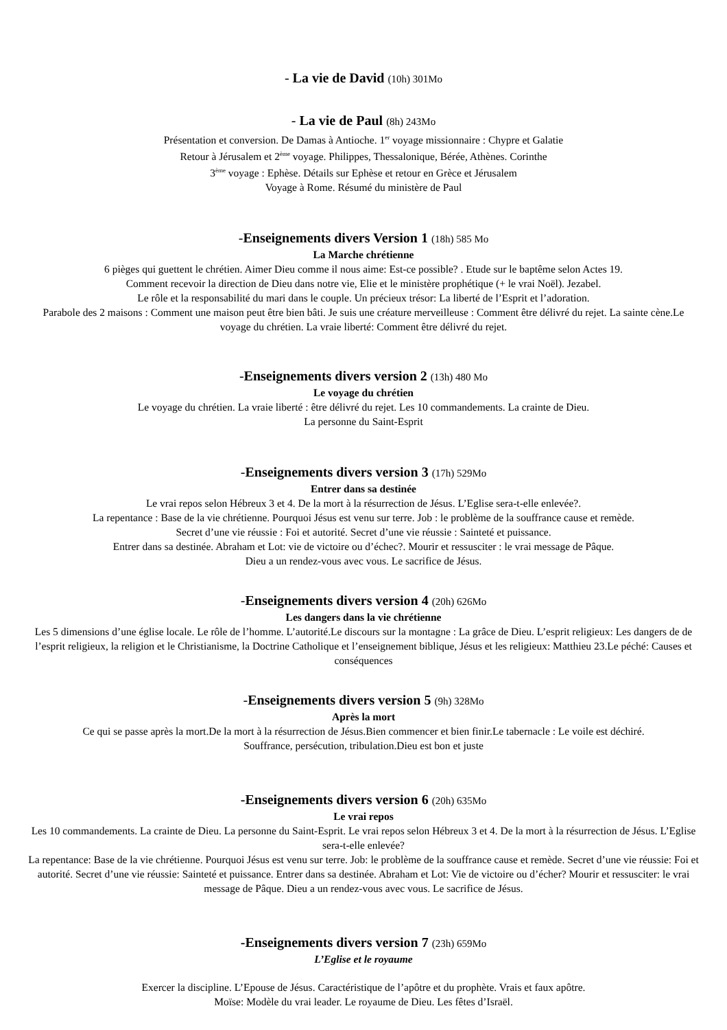- La vie de David (10h) 301Mo
- La vie de Paul (8h) 243Mo
Présentation et conversion. De Damas à Antioche. 1<sup>er</sup> voyage missionnaire : Chypre et Galatie
Retour à Jérusalem et 2<sup>ème</sup> voyage. Philippes, Thessalonique, Bérée, Athènes. Corinthe
3<sup>ème</sup> voyage : Ephèse. Détails sur Ephèse et retour en Grèce et Jérusalem
Voyage à Rome. Résumé du ministère de Paul
-Enseignements divers Version 1 (18h) 585 Mo
La Marche chrétienne
6 pièges qui guettent le chrétien. Aimer Dieu comme il nous aime: Est-ce possible? . Etude sur le baptême selon Actes 19.
Comment recevoir la direction de Dieu dans notre vie, Elie et le ministère prophétique (+ le vrai Noël). Jezabel.
Le rôle et la responsabilité du mari dans le couple. Un précieux trésor: La liberté de l’Esprit et l’adoration.
Parabole des 2 maisons : Comment une maison peut être bien bâti. Je suis une créature merveilleuse : Comment être délivré du rejet. La sainte cène.Le voyage du chrétien. La vraie liberté: Comment être délivré du rejet.
-Enseignements divers version 2 (13h) 480 Mo
Le voyage du chrétien
Le voyage du chrétien. La vraie liberté : être délivré du rejet. Les 10 commandements. La crainte de Dieu.
La personne du Saint-Esprit
-Enseignements divers version 3 (17h) 529Mo
Entrer dans sa destinée
Le vrai repos selon Hébreux 3 et 4. De la mort à la résurrection de Jésus. L’Eglise sera-t-elle enlevée?.
La repentance : Base de la vie chrétienne. Pourquoi Jésus est venu sur terre. Job : le problème de la souffrance cause et remède.
Secret d’une vie réussie : Foi et autorité. Secret d’une vie réussie : Sainteté et puissance.
Entrer dans sa destinée. Abraham et Lot: vie de victoire ou d’échec?. Mourir et ressusciter : le vrai message de Pâque.
Dieu a un rendez-vous avec vous. Le sacrifice de Jésus.
-Enseignements divers version 4 (20h) 626Mo
Les dangers dans la vie chrétienne
Les 5 dimensions d’une église locale. Le rôle de l’homme. L’autorité.Le discours sur la montagne : La grâce de Dieu. L’esprit religieux: Les dangers de de l’esprit religieux, la religion et le Christianisme, la Doctrine Catholique et l’enseignement biblique, Jésus et les religieux: Matthieu 23.Le péché: Causes et conséquences
-Enseignements divers version 5 (9h) 328Mo
Après la mort
Ce qui se passe après la mort.De la mort à la résurrection de Jésus.Bien commencer et bien finir.Le tabernacle : Le voile est déchiré.
Souffrance, persécution, tribulation.Dieu est bon et juste
-Enseignements divers version 6 (20h) 635Mo
Le vrai repos
Les 10 commandements. La crainte de Dieu. La personne du Saint-Esprit. Le vrai repos selon Hébreux 3 et 4. De la mort à la résurrection de Jésus. L’Eglise sera-t-elle enlevée?
La repentance: Base de la vie chrétienne. Pourquoi Jésus est venu sur terre. Job: le problème de la souffrance cause et remède. Secret d’une vie réussie: Foi et autorité. Secret d’une vie réussie: Sainteté et puissance. Entrer dans sa destinée. Abraham et Lot: Vie de victoire ou d’écher? Mourir et ressusciter: le vrai message de Pâque. Dieu a un rendez-vous avec vous. Le sacrifice de Jésus.
-Enseignements divers version 7 (23h) 659Mo
L’Eglise et le royaume
Exercer la discipline. L’Epouse de Jésus. Caractéristique de l’apôtre et du prophète. Vrais et faux apôtre.
Moïse: Modèle du vrai leader. Le royaume de Dieu. Les fêtes d’Israël.